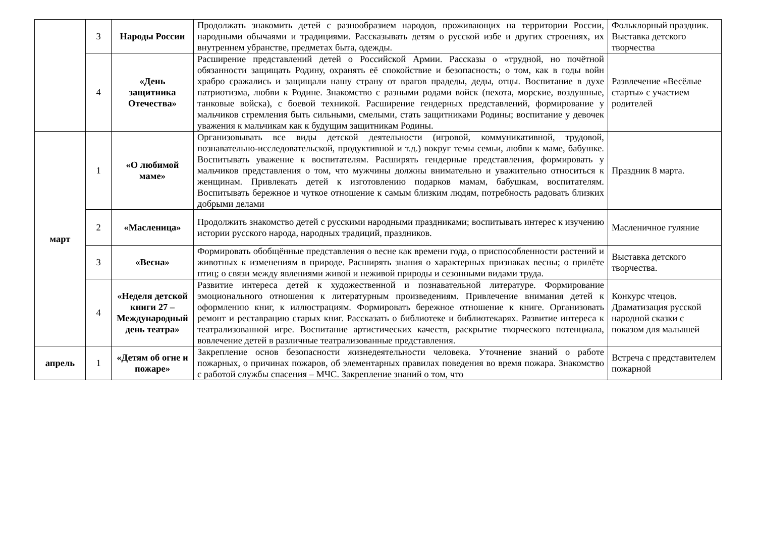| | 3 | Народы России | Продолжать знакомить детей с разнообразием народов, проживающих на территории России, народными обычаями и традициями. Рассказывать детям о русской избе и других строениях, их внутреннем убранстве, предметах быта, одежды. | Фольклорный праздник. Выставка детского творчества |
| | 4 | «День защитника Отечества» | Расширение представлений детей о Российской Армии. Рассказы о «трудной, но почётной обязанности защищать Родину, охранять её спокойствие и безопасность; о том, как в годы войн храбро сражались и защищали нашу страну от врагов прадеды, деды, отцы. Воспитание в духе патриотизма, любви к Родине. Знакомство с разными родами войск (пехота, морские, воздушные, танковые войска), с боевой техникой. Расширение гендерных представлений, формирование у мальчиков стремления быть сильными, смелыми, стать защитниками Родины; воспитание у девочек уважения к мальчикам как к будущим защитникам Родины. | Развлечение «Весёлые старты» с участием родителей |
| март | 1 | «О любимой маме» | Организовывать все виды детской деятельности (игровой, коммуникативной, трудовой, познавательно-исследовательской, продуктивной и т.д.) вокруг темы семьи, любви к маме, бабушке. Воспитывать уважение к воспитателям. Расширять гендерные представления, формировать у мальчиков представления о том, что мужчины должны внимательно и уважительно относиться к женщинам. Привлекать детей к изготовлению подарков мамам, бабушкам, воспитателям. Воспитывать бережное и чуткое отношение к самым близким людям, потребность радовать близких добрыми делами | Праздник 8 марта. |
| | 2 | «Масленица» | Продолжить знакомство детей с русскими народными праздниками; воспитывать интерес к изучению истории русского народа, народных традиций, праздников. | Масленичное гуляние |
| | 3 | «Весна» | Формировать обобщённые представления о весне как времени года, о приспособленности растений и животных к изменениям в природе. Расширять знания о характерных признаках весны; о прилёте птиц; о связи между явлениями живой и неживой природы и сезонными видами труда. | Выставка детского творчества. |
| | 4 | «Неделя детской книги 27 – Международный день театра» | Развитие интереса детей к художественной и познавательной литературе. Формирование эмоционального отношения к литературным произведениям. Привлечение внимания детей к оформлению книг, к иллюстрациям. Формировать бережное отношение к книге. Организовать ремонт и реставрацию старых книг. Рассказать о библиотеке и библиотекарях. Развитие интереса к театрализованной игре. Воспитание артистических качеств, раскрытие творческого потенциала, вовлечение детей в различные театрализованные представления. | Конкурс чтецов. Драматизация русской народной сказки с показом для малышей |
| апрель | 1 | «Детям об огне и пожаре» | Закрепление основ безопасности жизнедеятельности человека. Уточнение знаний о работе пожарных, о причинах пожаров, об элементарных правилах поведения во время пожара. Знакомство с работой службы спасения – МЧС. Закрепление знаний о том, что | Встреча с представителем пожарной |